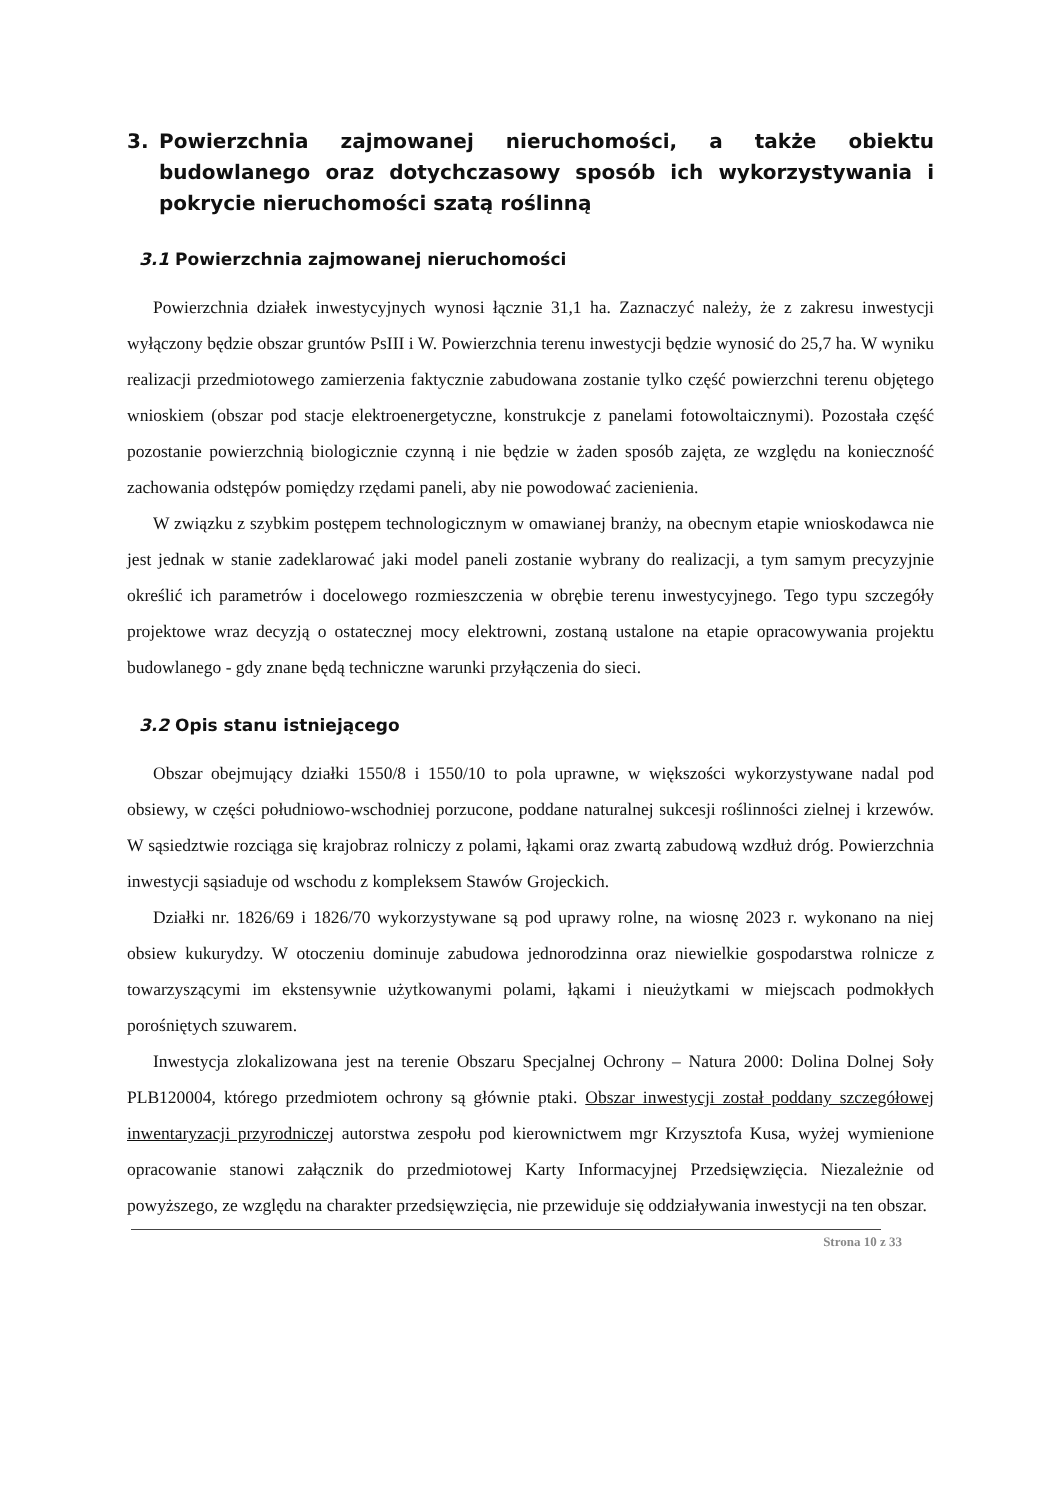3. Powierzchnia zajmowanej nieruchomości, a także obiektu budowlanego oraz dotychczasowy sposób ich wykorzystywania i pokrycie nieruchomości szatą roślinną
3.1 Powierzchnia zajmowanej nieruchomości
Powierzchnia działek inwestycyjnych wynosi łącznie 31,1 ha. Zaznaczyć należy, że z zakresu inwestycji wyłączony będzie obszar gruntów PsIII i W. Powierzchnia terenu inwestycji będzie wynosić do 25,7 ha. W wyniku realizacji przedmiotowego zamierzenia faktycznie zabudowana zostanie tylko część powierzchni terenu objętego wnioskiem (obszar pod stacje elektroenergetyczne, konstrukcje z panelami fotowoltaicznymi). Pozostała część pozostanie powierzchnią biologicznie czynną i nie będzie w żaden sposób zajęta, ze względu na konieczność zachowania odstępów pomiędzy rzędami paneli, aby nie powodować zacienienia.
W związku z szybkim postępem technologicznym w omawianej branży, na obecnym etapie wnioskodawca nie jest jednak w stanie zadeklarować jaki model paneli zostanie wybrany do realizacji, a tym samym precyzyjnie określić ich parametrów i docelowego rozmieszczenia w obrębie terenu inwestycyjnego. Tego typu szczegóły projektowe wraz decyzją o ostatecznej mocy elektrowni, zostaną ustalone na etapie opracowywania projektu budowlanego - gdy znane będą techniczne warunki przyłączenia do sieci.
3.2 Opis stanu istniejącego
Obszar obejmujący działki 1550/8 i 1550/10 to pola uprawne, w większości wykorzystywane nadal pod obsiewy, w części południowo-wschodniej porzucone, poddane naturalnej sukcesji roślinności zielnej i krzewów. W sąsiedztwie rozciąga się krajobraz rolniczy z polami, łąkami oraz zwartą zabudową wzdłuż dróg. Powierzchnia inwestycji sąsiaduje od wschodu z kompleksem Stawów Grojeckich.
Działki nr. 1826/69 i 1826/70 wykorzystywane są pod uprawy rolne, na wiosnę 2023 r. wykonano na niej obsiew kukurydzy. W otoczeniu dominuje zabudowa jednorodzinna oraz niewielkie gospodarstwa rolnicze z towarzyszącymi im ekstensywnie użytkowanymi polami, łąkami i nieużytkami w miejscach podmokłych porośniętych szuwarem.
Inwestycja zlokalizowana jest na terenie Obszaru Specjalnej Ochrony – Natura 2000: Dolina Dolnej Soły PLB120004, którego przedmiotem ochrony są głównie ptaki. Obszar inwestycji został poddany szczegółowej inwentaryzacji przyrodniczej autorstwa zespołu pod kierownictwem mgr Krzysztofa Kusa, wyżej wymienione opracowanie stanowi załącznik do przedmiotowej Karty Informacyjnej Przedsięwzięcia. Niezależnie od powyższego, ze względu na charakter przedsięwzięcia, nie przewiduje się oddziaływania inwestycji na ten obszar.
Strona 10 z 33